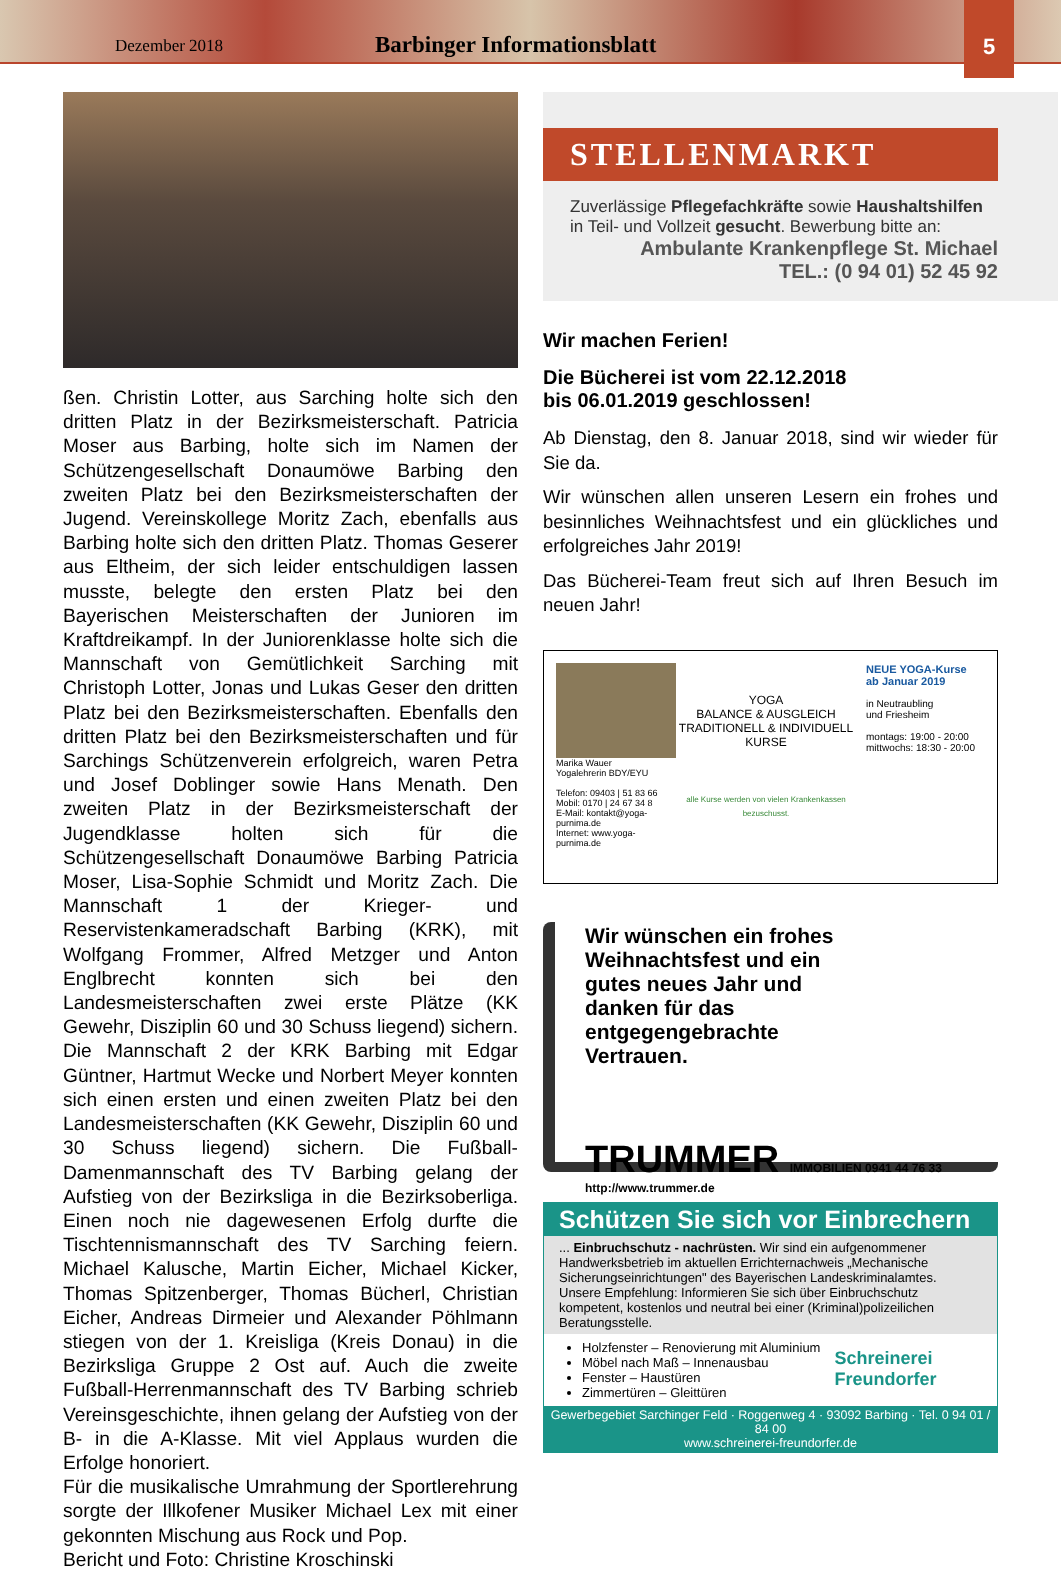Dezember 2018
Barbinger Informationsblatt
5
ßen. Christin Lotter, aus Sarching holte sich den dritten Platz in der Bezirksmeisterschaft. Patricia Moser aus Barbing, holte sich im Namen der Schützengesellschaft Donaumöwe Barbing den zweiten Platz bei den Bezirksmeisterschaften der Jugend. Vereinskollege Moritz Zach, ebenfalls aus Barbing holte sich den dritten Platz. Thomas Geserer aus Eltheim, der sich leider entschuldigen lassen musste, belegte den ersten Platz bei den Bayerischen Meisterschaften der Junioren im Kraftdreikampf. In der Juniorenklasse holte sich die Mannschaft von Gemütlichkeit Sarching mit Christoph Lotter, Jonas und Lukas Geser den dritten Platz bei den Bezirksmeisterschaften. Ebenfalls den dritten Platz bei den Bezirksmeisterschaften und für Sarchings Schützenverein erfolgreich, waren Petra und Josef Doblinger sowie Hans Menath. Den zweiten Platz in der Bezirksmeisterschaft der Jugendklasse holten sich für die Schützengesellschaft Donaumöwe Barbing Patricia Moser, Lisa-Sophie Schmidt und Moritz Zach. Die Mannschaft 1 der Krieger- und Reservistenkameradschaft Barbing (KRK), mit Wolfgang Frommer, Alfred Metzger und Anton Englbrecht konnten sich bei den Landesmeisterschaften zwei erste Plätze (KK Gewehr, Disziplin 60 und 30 Schuss liegend) sichern. Die Mannschaft 2 der KRK Barbing mit Edgar Güntner, Hartmut Wecke und Norbert Meyer konnten sich einen ersten und einen zweiten Platz bei den Landesmeisterschaften (KK Gewehr, Disziplin 60 und 30 Schuss liegend) sichern. Die Fußball-Damenmannschaft des TV Barbing gelang der Aufstieg von der Bezirksliga in die Bezirksoberliga. Einen noch nie dagewesenen Erfolg durfte die Tischtennismannschaft des TV Sarching feiern. Michael Kalusche, Martin Eicher, Michael Kicker, Thomas Spitzenberger, Thomas Bücherl, Christian Eicher, Andreas Dirmeier und Alexander Pöhlmann stiegen von der 1. Kreisliga (Kreis Donau) in die Bezirksliga Gruppe 2 Ost auf. Auch die zweite Fußball-Herrenmannschaft des TV Barbing schrieb Vereinsgeschichte, ihnen gelang der Aufstieg von der B- in die A-Klasse. Mit viel Applaus wurden die Erfolge honoriert.
Für die musikalische Umrahmung der Sportlerehrung sorgte der Illkofener Musiker Michael Lex mit einer gekonnten Mischung aus Rock und Pop.
Bericht und Foto: Christine Kroschinski
STELLENMARKT
Zuverlässige Pflegefachkräfte sowie Haushaltshilfen in Teil- und Vollzeit gesucht. Bewerbung bitte an:
Ambulante Krankenpflege St. Michael
TEL.: (0 94 01) 52 45 92
Wir machen Ferien!
Die Bücherei ist vom 22.12.2018
bis 06.01.2019 geschlossen!
Ab Dienstag, den 8. Januar 2018, sind wir wieder für Sie da.
Wir wünschen allen unseren Lesern ein frohes und besinnliches Weihnachtsfest und ein glückliches und erfolgreiches Jahr 2019!
Das Bücherei-Team freut sich auf Ihren Besuch im neuen Jahr!
Marika Wauer
Yogalehrerin BDY/EYU
Telefon: 09403 | 51 83 66
Mobil: 0170 | 24 67 34 8
E-Mail: kontakt@yoga-purnima.de
Internet: www.yoga-purnima.de
YOGA
BALANCE & AUSGLEICH
TRADITIONELL & INDIVIDUELL
KURSE
alle Kurse werden von vielen Krankenkassen bezuschusst.
NEUE YOGA-Kurse
ab Januar 2019
in Neutraubling
und Friesheim
montags: 19:00 - 20:00
mittwochs: 18:30 - 20:00
Wir wünschen ein frohes
Weihnachtsfest und ein
gutes neues Jahr und
danken für das
entgegengebrachte
Vertrauen.
TRUMMER IMMOBILIEN 0941 44 76 33
http://www.trummer.de
Schützen Sie sich vor Einbrechern
... Einbruchschutz - nachrüsten. Wir sind ein aufgenommener Handwerksbetrieb im aktuellen Errichternachweis „Mechanische Sicherungseinrichtungen" des Bayerischen Landeskriminalamtes.
Unsere Empfehlung: Informieren Sie sich über Einbruchschutz kompetent, kostenlos und neutral bei einer (Kriminal)polizeilichen Beratungsstelle.
Holzfenster – Renovierung mit Aluminium
Möbel nach Maß – Innenausbau
Fenster – Haustüren
Zimmertüren – Gleittüren
Schreinerei
Freundorfer
Gewerbegebiet Sarchinger Feld · Roggenweg 4 · 93092 Barbing · Tel. 0 94 01 / 84 00
www.schreinerei-freundorfer.de